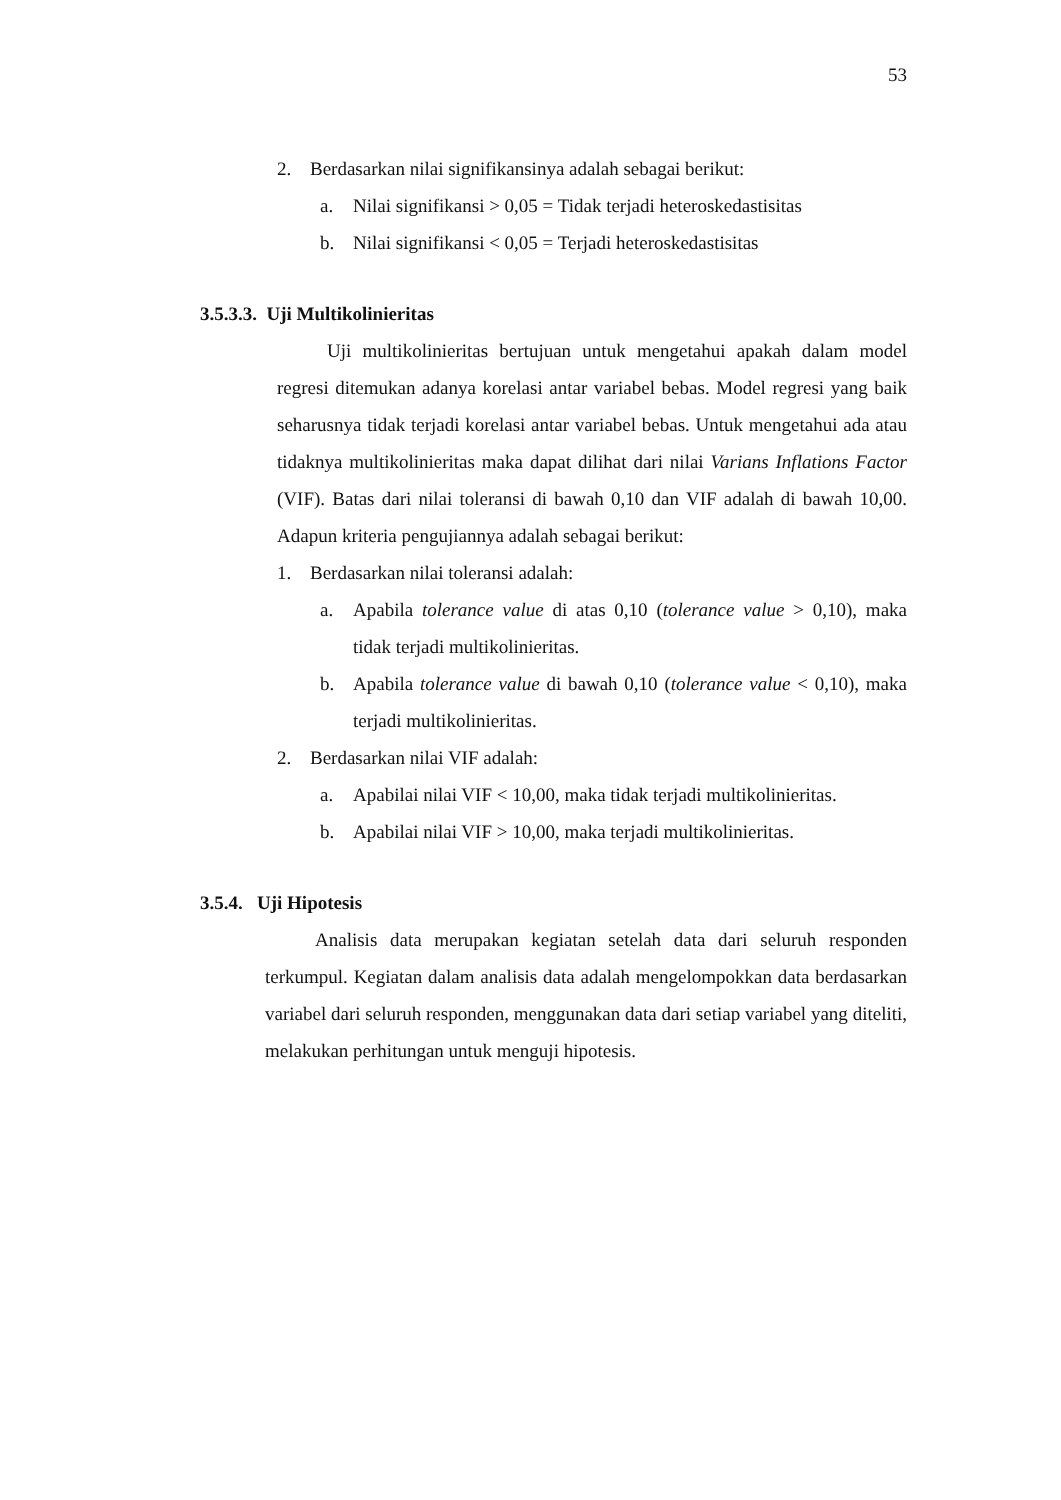53
2. Berdasarkan nilai signifikansinya adalah sebagai berikut:
a. Nilai signifikansi > 0,05 = Tidak terjadi heteroskedastisitas
b. Nilai signifikansi < 0,05 = Terjadi heteroskedastisitas
3.5.3.3. Uji Multikolinieritas
Uji multikolinieritas bertujuan untuk mengetahui apakah dalam model regresi ditemukan adanya korelasi antar variabel bebas. Model regresi yang baik seharusnya tidak terjadi korelasi antar variabel bebas. Untuk mengetahui ada atau tidaknya multikolinieritas maka dapat dilihat dari nilai Varians Inflations Factor (VIF). Batas dari nilai toleransi di bawah 0,10 dan VIF adalah di bawah 10,00. Adapun kriteria pengujiannya adalah sebagai berikut:
1. Berdasarkan nilai toleransi adalah:
a. Apabila tolerance value di atas 0,10 (tolerance value > 0,10), maka tidak terjadi multikolinieritas.
b. Apabila tolerance value di bawah 0,10 (tolerance value < 0,10), maka terjadi multikolinieritas.
2. Berdasarkan nilai VIF adalah:
a. Apabilai nilai VIF < 10,00, maka tidak terjadi multikolinieritas.
b. Apabilai nilai VIF > 10,00, maka terjadi multikolinieritas.
3.5.4. Uji Hipotesis
Analisis data merupakan kegiatan setelah data dari seluruh responden terkumpul. Kegiatan dalam analisis data adalah mengelompokkan data berdasarkan variabel dari seluruh responden, menggunakan data dari setiap variabel yang diteliti, melakukan perhitungan untuk menguji hipotesis.